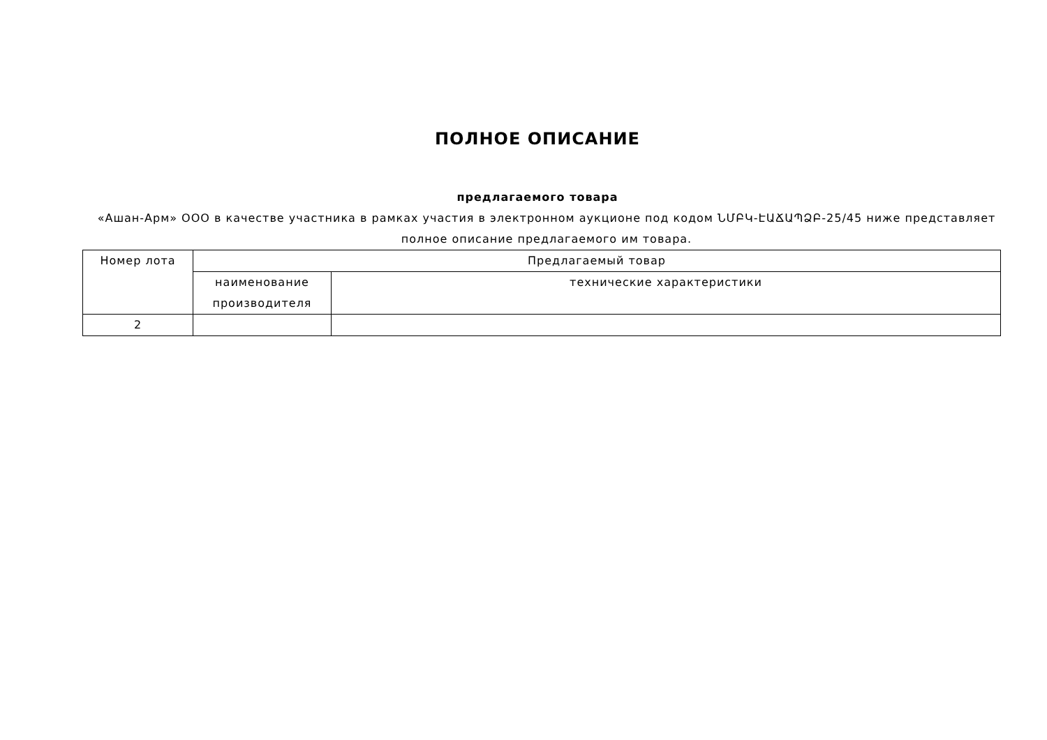ПОЛНОЕ ОПИСАНИЕ
предлагаемого товара
«Ашан-Арм» ООО в качестве участника в рамках участия в электронном аукционе под кодом ՆՄԲԿ-ԷԱՃԱՊՁԲ-25/45 ниже представляет полное описание предлагаемого им товара.
| Номер лота | Предлагаемый товар | |
| | наименование производителя | технические характеристики |
| 2 | | |